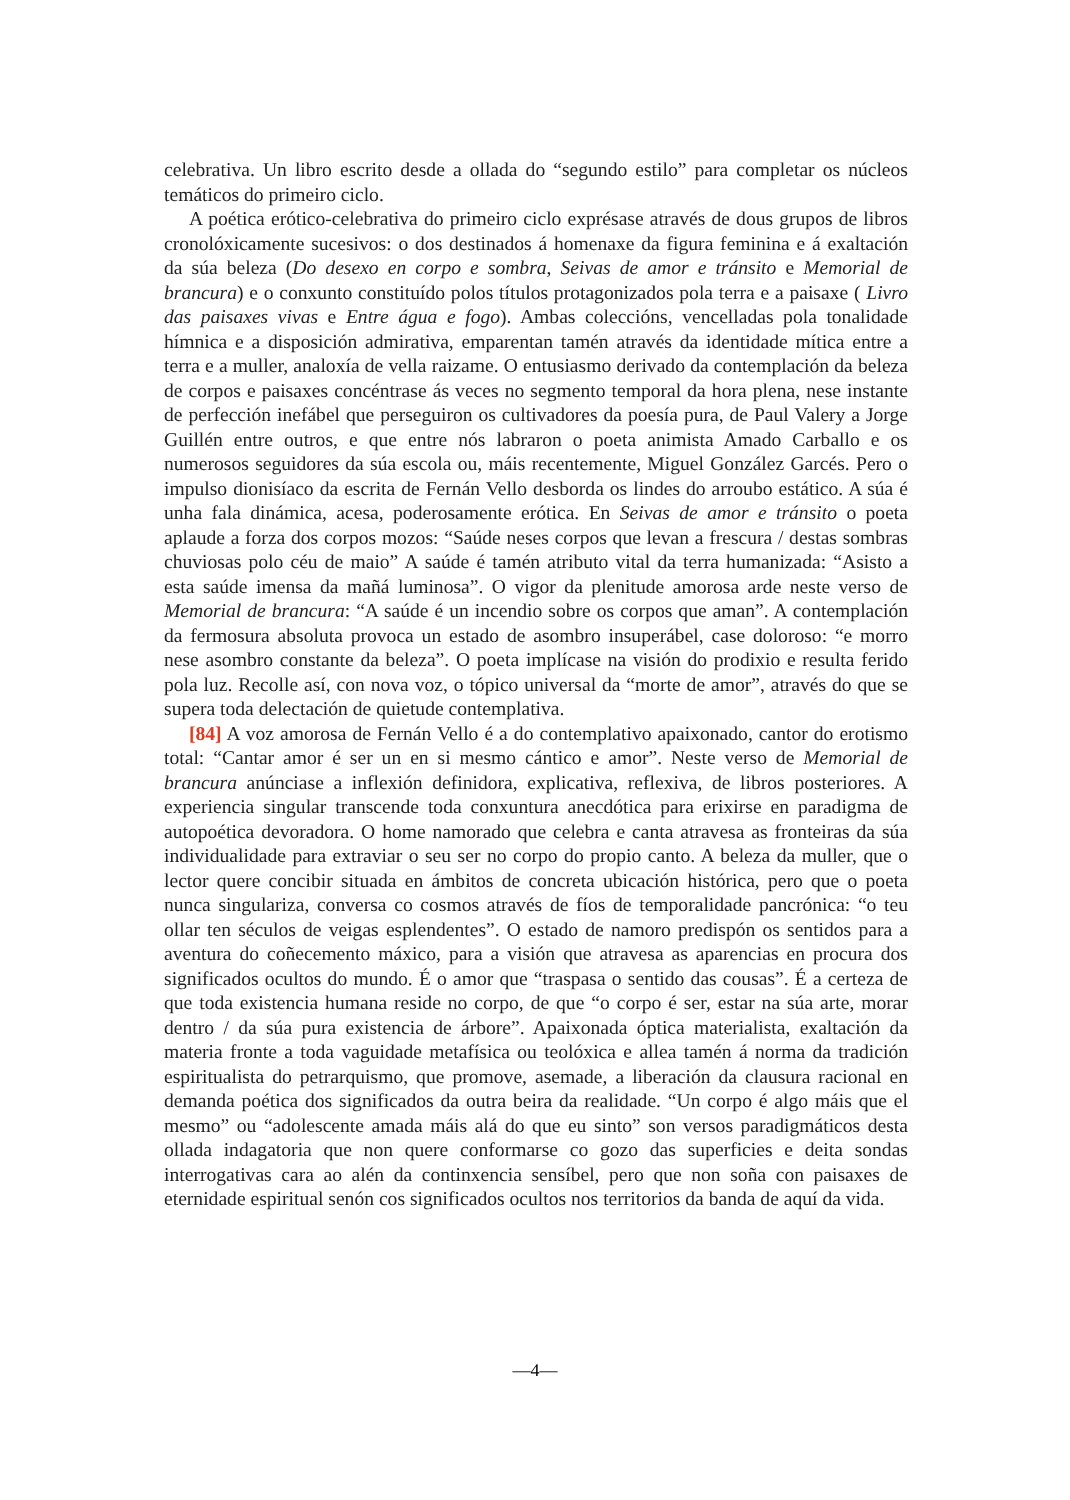celebrativa. Un libro escrito desde a ollada do “segundo estilo” para completar os núcleos temáticos do primeiro ciclo.
A poética erótico-celebrativa do primeiro ciclo exprésase através de dous grupos de libros cronolóxicamente sucesivos: o dos destinados á homenaxe da figura feminina e á exaltación da súa beleza (Do desexo en corpo e sombra, Seivas de amor e tránsito e Memorial de brancura) e o conxunto constituído polos títulos protagonizados pola terra e a paisaxe ( Livro das paisaxes vivas e Entre água e fogo). Ambas coleccións, vencelladas pola tonalidade hímnica e a disposición admirativa, emparentan tamén através da identidade mítica entre a terra e a muller, analoxía de vella raizame. O entusiasmo derivado da contemplación da beleza de corpos e paisaxes concéntrase ás veces no segmento temporal da hora plena, nese instante de perfección inefábel que perseguiron os cultivadores da poesía pura, de Paul Valery a Jorge Guillén entre outros, e que entre nós labraron o poeta animista Amado Carballo e os numerosos seguidores da súa escola ou, máis recentemente, Miguel González Garcés. Pero o impulso dionisíaco da escrita de Fernán Vello desborda os lindes do arroubo estático. A súa é unha fala dinámica, acesa, poderosamente erótica. En Seivas de amor e tránsito o poeta aplaude a forza dos corpos mozos: “Saúde neses corpos que levan a frescura / destas sombras chuviosas polo céu de maio” A saúde é tamén atributo vital da terra humanizada: “Asisto a esta saúde imensa da mañá luminosa”. O vigor da plenitude amorosa arde neste verso de Memorial de brancura: “A saúde é un incendio sobre os corpos que aman”. A contemplación da fermosura absoluta provoca un estado de asombro insuperábel, case doloroso: “e morro nese asombro constante da beleza”. O poeta implícase na visión do prodixio e resulta ferido pola luz. Recolle así, con nova voz, o tópico universal da “morte de amor”, através do que se supera toda delectación de quietude contemplativa.
[84] A voz amorosa de Fernán Vello é a do contemplativo apaixonado, cantor do erotismo total: “Cantar amor é ser un en si mesmo cántico e amor”. Neste verso de Memorial de brancura anúnciase a inflexión definidora, explicativa, reflexiva, de libros posteriores. A experiencia singular transcende toda conxuntura anecdótica para erixirse en paradigma de autopoética devoradora. O home namorado que celebra e canta atravesa as fronteiras da súa individualidade para extraviar o seu ser no corpo do propio canto. A beleza da muller, que o lector quere concibir situada en ámbitos de concreta ubicación histórica, pero que o poeta nunca singulariza, conversa co cosmos através de fíos de temporalidade pancrónica: “o teu ollar ten séculos de veigas esplendentes”. O estado de namoro predispón os sentidos para a aventura do coñecemento máxico, para a visión que atravesa as aparencias en procura dos significados ocultos do mundo. É o amor que “traspasa o sentido das cousas”. É a certeza de que toda existencia humana reside no corpo, de que “o corpo é ser, estar na súa arte, morar dentro / da súa pura existencia de árbore”. Apaixonada óptica materialista, exaltación da materia fronte a toda vaguidade metafísica ou teolóxica e allea tamén á norma da tradición espiritualista do petrarquismo, que promove, asemade, a liberación da clausura racional en demanda poética dos significados da outra beira da realidade. “Un corpo é algo máis que el mesmo” ou “adolescente amada máis alá do que eu sinto” son versos paradigmáticos desta ollada indagatoria que non quere conformarse co gozo das superficies e deita sondas interrogativas cara ao alén da continxencia sensíbel, pero que non soña con paisaxes de eternidade espiritual senón cos significados ocultos nos territorios da banda de aquí da vida.
—4—